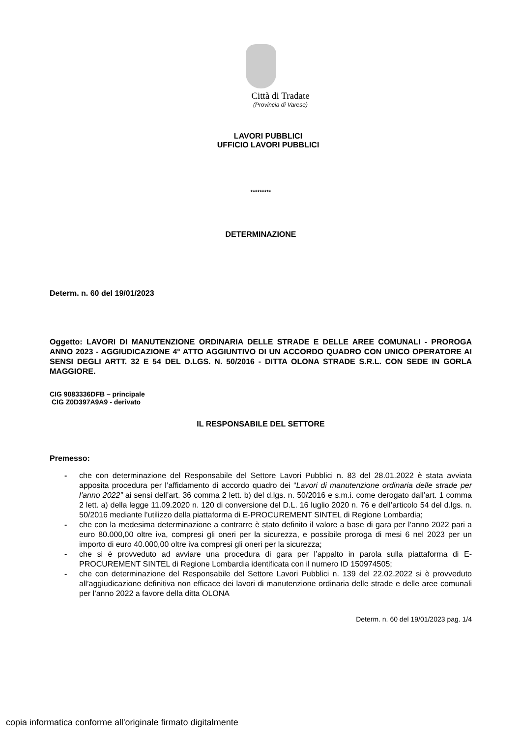Città di Tradate
(Provincia di Varese)
LAVORI PUBBLICI
UFFICIO LAVORI PUBBLICI
*********
DETERMINAZIONE
Determ. n. 60 del 19/01/2023
Oggetto: LAVORI DI MANUTENZIONE ORDINARIA DELLE STRADE E DELLE AREE COMUNALI - PROROGA ANNO 2023 - AGGIUDICAZIONE 4° ATTO AGGIUNTIVO DI UN ACCORDO QUADRO CON UNICO OPERATORE AI SENSI DEGLI ARTT. 32 E 54 DEL D.LGS. N. 50/2016 - DITTA OLONA STRADE S.R.L. CON SEDE IN GORLA MAGGIORE.
CIG 9083336DFB – principale
CIG Z0D397A9A9 - derivato
IL RESPONSABILE DEL SETTORE
Premesso:
- che con determinazione del Responsabile del Settore Lavori Pubblici n. 83 del 28.01.2022 è stata avviata apposita procedura per l’affidamento di accordo quadro dei “Lavori di manutenzione ordinaria delle strade per l’anno 2022” ai sensi dell’art. 36 comma 2 lett. b) del d.lgs. n. 50/2016 e s.m.i. come derogato dall’art. 1 comma 2 lett. a) della legge 11.09.2020 n. 120 di conversione del D.L. 16 luglio 2020 n. 76 e dell’articolo 54 del d.lgs. n. 50/2016 mediante l’utilizzo della piattaforma di E-PROCUREMENT SINTEL di Regione Lombardia;
- che con la medesima determinazione a contrarre è stato definito il valore a base di gara per l’anno 2022 pari a euro 80.000,00 oltre iva, compresi gli oneri per la sicurezza, e possibile proroga di mesi 6 nel 2023 per un importo di euro 40.000,00 oltre iva compresi gli oneri per la sicurezza;
- che si è provveduto ad avviare una procedura di gara per l’appalto in parola sulla piattaforma di E-PROCUREMENT SINTEL di Regione Lombardia identificata con il numero ID 150974505;
- che con determinazione del Responsabile del Settore Lavori Pubblici n. 139 del 22.02.2022 si è provveduto all’aggiudicazione definitiva non efficace dei lavori di manutenzione ordinaria delle strade e delle aree comunali per l’anno 2022 a favore della ditta OLONA
Determ. n. 60 del 19/01/2023 pag. 1/4
copia informatica conforme all'originale firmato digitalmente